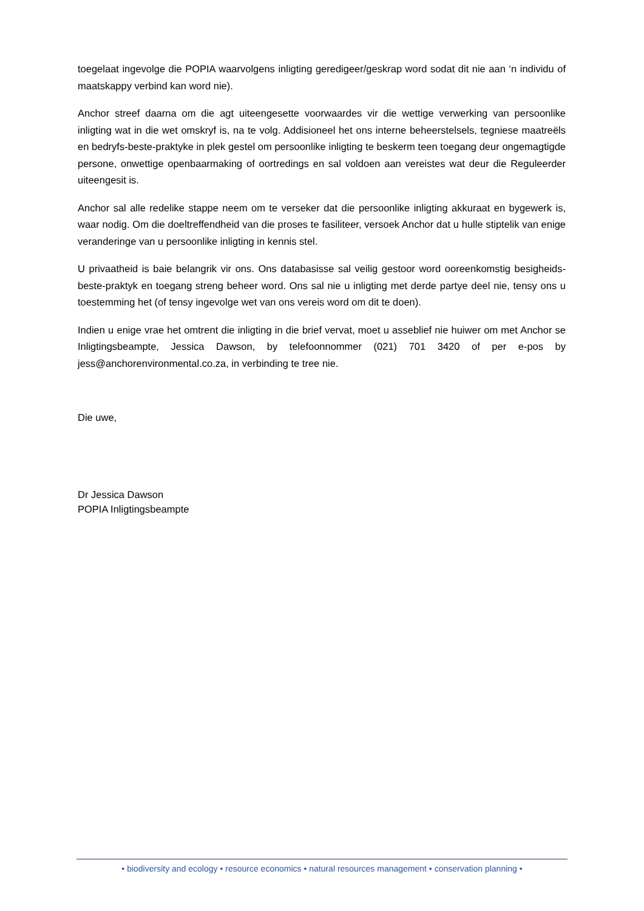toegelaat ingevolge die POPIA waarvolgens inligting geredigeer/geskrap word sodat dit nie aan ‘n individu of maatskappy verbind kan word nie).
Anchor streef daarna om die agt uiteengesette voorwaardes vir die wettige verwerking van persoonlike inligting wat in die wet omskryf is, na te volg. Addisioneel het ons interne beheerstelsels, tegniese maatreëls en bedryfs-beste-praktyke in plek gestel om persoonlike inligting te beskerm teen toegang deur ongemagtigde persone, onwettige openbaarmaking of oortredings en sal voldoen aan vereistes wat deur die Reguleerder uiteengesit is.
Anchor sal alle redelike stappe neem om te verseker dat die persoonlike inligting akkuraat en bygewerk is, waar nodig. Om die doeltreffendheid van die proses te fasiliteer, versoek Anchor dat u hulle stiptelik van enige veranderinge van u persoonlike inligting in kennis stel.
U privaatheid is baie belangrik vir ons. Ons databasisse sal veilig gestoor word ooreenkomstig besigheids-beste-praktyk en toegang streng beheer word. Ons sal nie u inligting met derde partye deel nie, tensy ons u toestemming het (of tensy ingevolge wet van ons vereis word om dit te doen).
Indien u enige vrae het omtrent die inligting in die brief vervat, moet u asseblief nie huiwer om met Anchor se Inligtingsbeampte, Jessica Dawson, by telefoonnommer (021) 701 3420 of per e-pos by jess@anchorenvironmental.co.za, in verbinding te tree nie.
Die uwe,
Dr Jessica Dawson
POPIA Inligtingsbeampte
• biodiversity and ecology • resource economics • natural resources management • conservation planning •